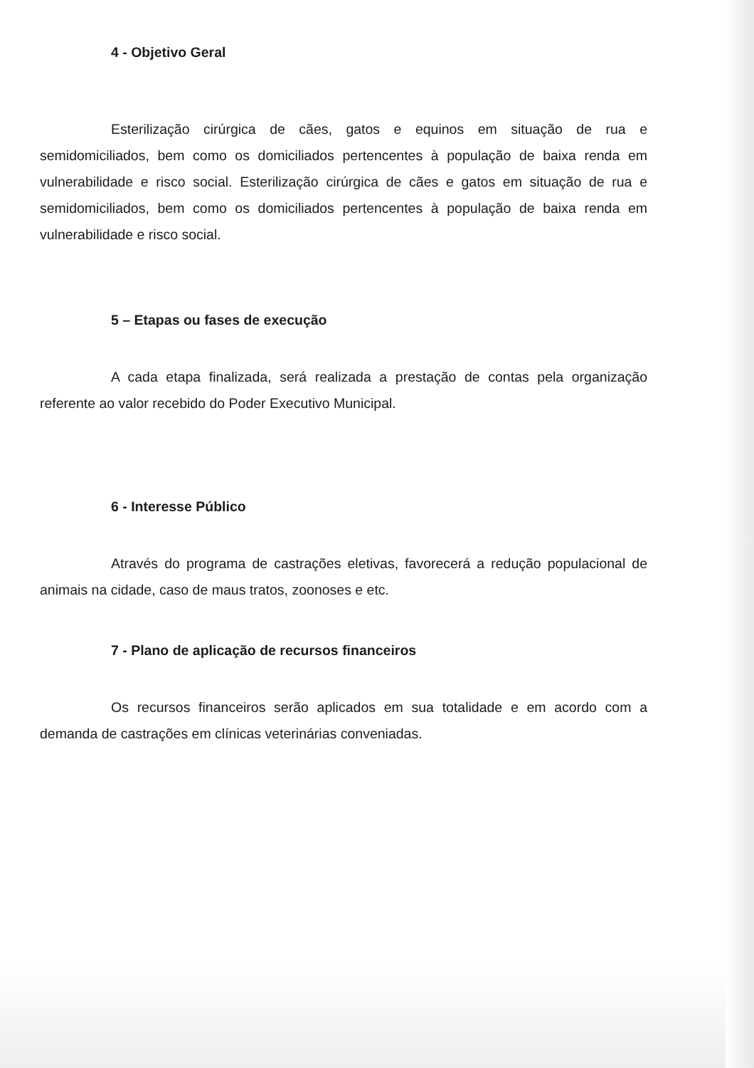4 - Objetivo Geral
Esterilização cirúrgica de cães, gatos e equinos em situação de rua e semidomiciliados, bem como os domiciliados pertencentes à população de baixa renda em vulnerabilidade e risco social. Esterilização cirúrgica de cães e gatos em situação de rua e semidomiciliados, bem como os domiciliados pertencentes à população de baixa renda em vulnerabilidade e risco social.
5 – Etapas ou fases de execução
A cada etapa finalizada, será realizada a prestação de contas pela organização referente ao valor recebido do Poder Executivo Municipal.
6 - Interesse Público
Através do programa de castrações eletivas, favorecerá a redução populacional de animais na cidade, caso de maus tratos, zoonoses e etc.
7 - Plano de aplicação de recursos financeiros
Os recursos financeiros serão aplicados em sua totalidade e em acordo com a demanda de castrações em clínicas veterinárias conveniadas.